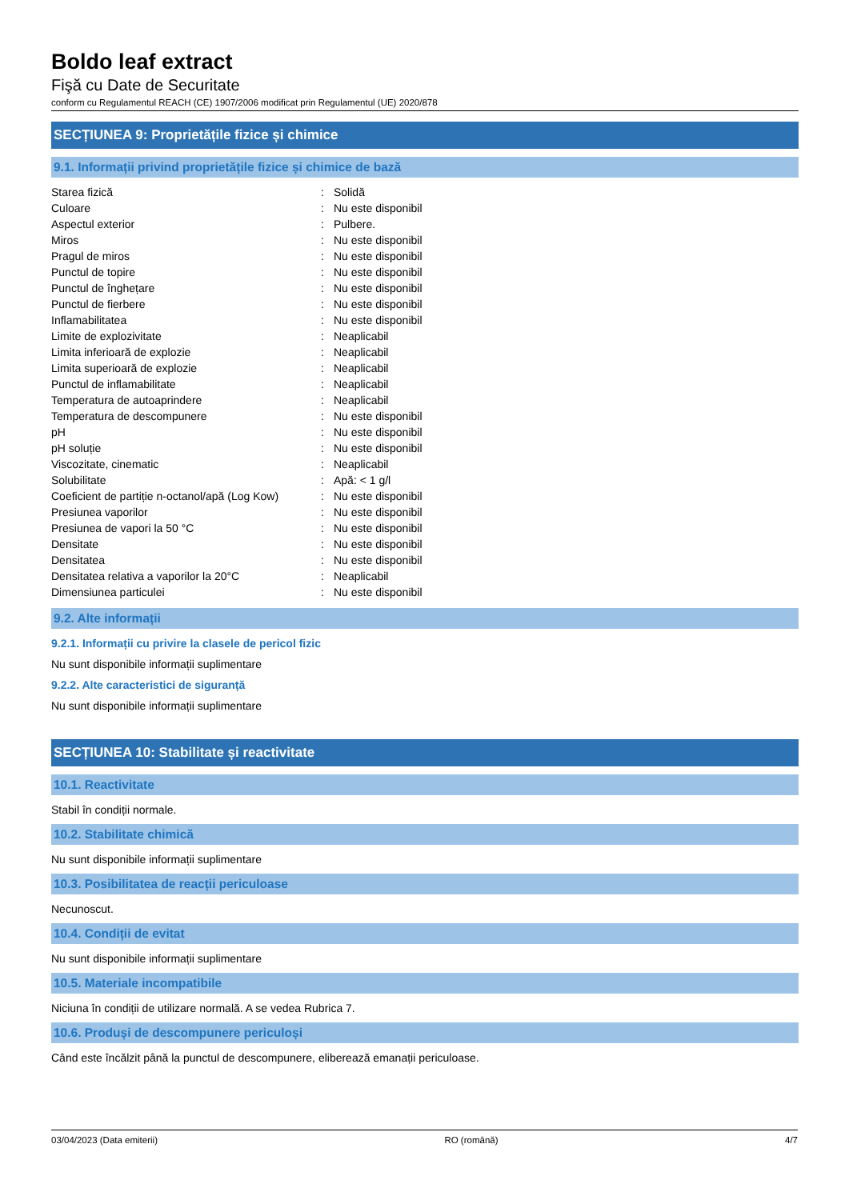Boldo leaf extract
Fişă cu Date de Securitate
conform cu Regulamentul REACH (CE) 1907/2006 modificat prin Regulamentul (UE) 2020/878
SECȚIUNEA 9: Proprietățile fizice și chimice
9.1. Informații privind proprietățile fizice și chimice de bază
| Starea fizică | : | Solidă |
| Culoare | : | Nu este disponibil |
| Aspectul exterior | : | Pulbere. |
| Miros | : | Nu este disponibil |
| Pragul de miros | : | Nu este disponibil |
| Punctul de topire | : | Nu este disponibil |
| Punctul de înghețare | : | Nu este disponibil |
| Punctul de fierbere | : | Nu este disponibil |
| Inflamabilitatea | : | Nu este disponibil |
| Limite de explozivitate | : | Neaplicabil |
| Limita inferioară de explozie | : | Neaplicabil |
| Limita superioară de explozie | : | Neaplicabil |
| Punctul de inflamabilitate | : | Neaplicabil |
| Temperatura de autoaprindere | : | Neaplicabil |
| Temperatura de descompunere | : | Nu este disponibil |
| pH | : | Nu este disponibil |
| pH soluție | : | Nu este disponibil |
| Viscozitate, cinematic | : | Neaplicabil |
| Solubilitate | : | Apă: < 1 g/l |
| Coeficient de partiție n-octanol/apă (Log Kow) | : | Nu este disponibil |
| Presiunea vaporilor | : | Nu este disponibil |
| Presiunea de vapori la 50 °C | : | Nu este disponibil |
| Densitate | : | Nu este disponibil |
| Densitatea | : | Nu este disponibil |
| Densitatea relativa a vaporilor la 20°C | : | Neaplicabil |
| Dimensiunea particulei | : | Nu este disponibil |
9.2. Alte informații
9.2.1. Informații cu privire la clasele de pericol fizic
Nu sunt disponibile informații suplimentare
9.2.2. Alte caracteristici de siguranță
Nu sunt disponibile informații suplimentare
SECȚIUNEA 10: Stabilitate și reactivitate
10.1. Reactivitate
Stabil în condiții normale.
10.2. Stabilitate chimică
Nu sunt disponibile informații suplimentare
10.3. Posibilitatea de reacții periculoase
Necunoscut.
10.4. Condiții de evitat
Nu sunt disponibile informații suplimentare
10.5. Materiale incompatibile
Niciuna în condiții de utilizare normală. A se vedea Rubrica 7.
10.6. Produși de descompunere periculoși
Când este încălzit până la punctul de descompunere, eliberează emanații periculoase.
03/04/2023 (Data emiterii) RO (română) 4/7